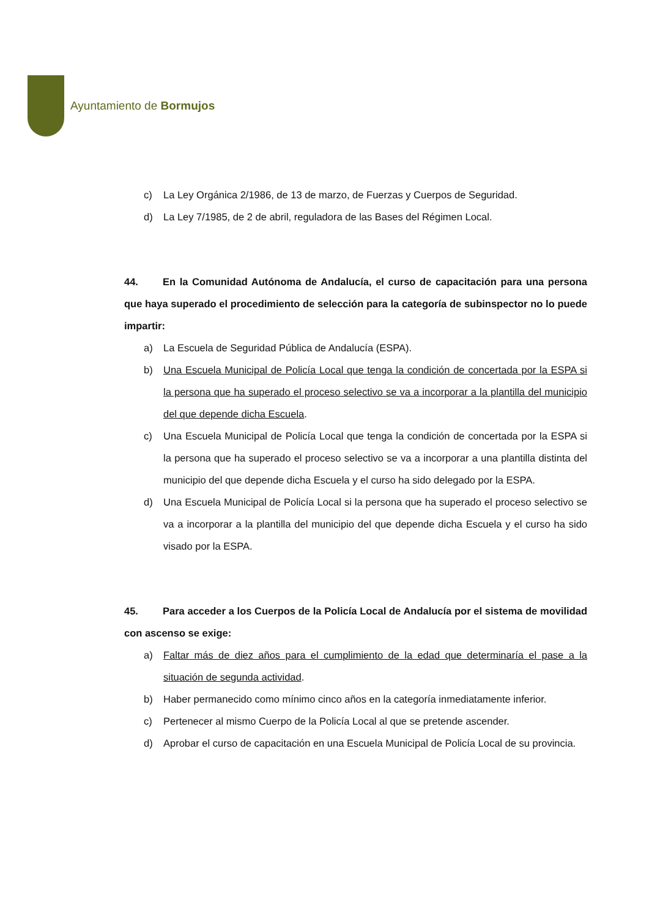Ayuntamiento de Bormujos
c) La Ley Orgánica 2/1986, de 13 de marzo, de Fuerzas y Cuerpos de Seguridad.
d) La Ley 7/1985, de 2 de abril, reguladora de las Bases del Régimen Local.
44. En la Comunidad Autónoma de Andalucía, el curso de capacitación para una persona que haya superado el procedimiento de selección para la categoría de subinspector no lo puede impartir:
a) La Escuela de Seguridad Pública de Andalucía (ESPA).
b) Una Escuela Municipal de Policía Local que tenga la condición de concertada por la ESPA si la persona que ha superado el proceso selectivo se va a incorporar a la plantilla del municipio del que depende dicha Escuela.
c) Una Escuela Municipal de Policía Local que tenga la condición de concertada por la ESPA si la persona que ha superado el proceso selectivo se va a incorporar a una plantilla distinta del municipio del que depende dicha Escuela y el curso ha sido delegado por la ESPA.
d) Una Escuela Municipal de Policía Local si la persona que ha superado el proceso selectivo se va a incorporar a la plantilla del municipio del que depende dicha Escuela y el curso ha sido visado por la ESPA.
45. Para acceder a los Cuerpos de la Policía Local de Andalucía por el sistema de movilidad con ascenso se exige:
a) Faltar más de diez años para el cumplimiento de la edad que determinaría el pase a la situación de segunda actividad.
b) Haber permanecido como mínimo cinco años en la categoría inmediatamente inferior.
c) Pertenecer al mismo Cuerpo de la Policía Local al que se pretende ascender.
d) Aprobar el curso de capacitación en una Escuela Municipal de Policía Local de su provincia.